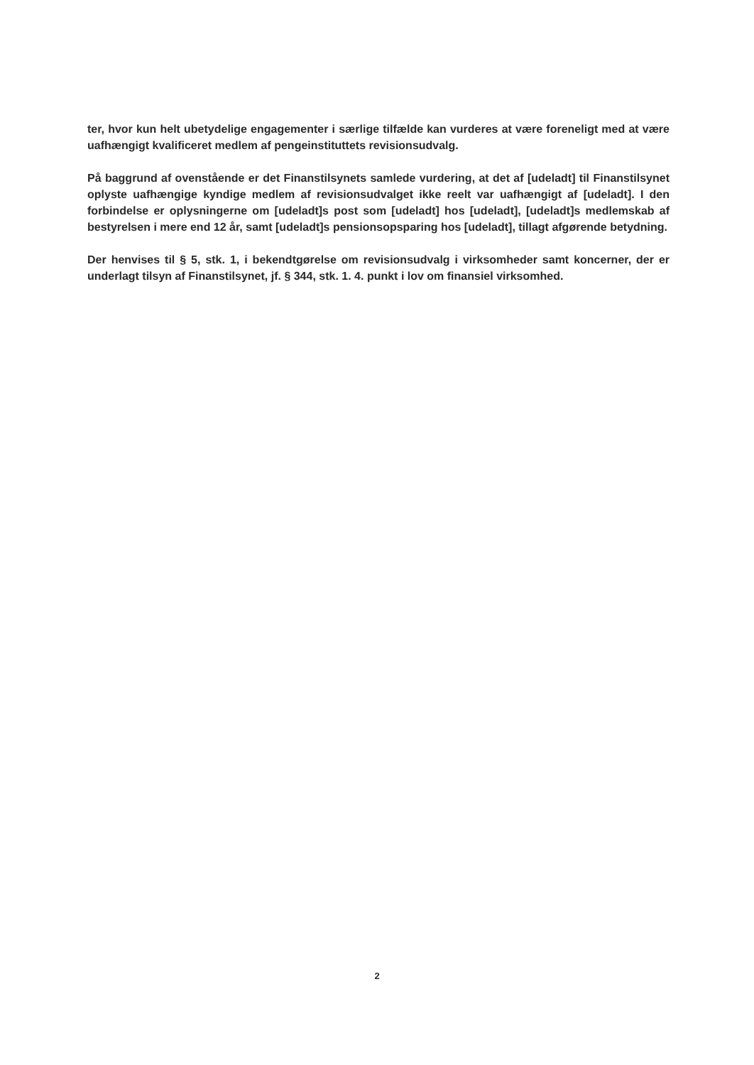ter, hvor kun helt ubetydelige engagementer i særlige tilfælde kan vurderes at være foreneligt med at være uafhængigt kvalificeret medlem af pengeinstituttets revisionsudvalg.
På baggrund af ovenstående er det Finanstilsynets samlede vurdering, at det af [udeladt] til Finanstilsynet oplyste uafhængige kyndige medlem af revisionsudvalget ikke reelt var uafhængigt af [udeladt]. I den forbindelse er oplysningerne om [udeladt]s post som [udeladt] hos [udeladt], [udeladt]s medlemskab af bestyrelsen i mere end 12 år, samt [udeladt]s pensionsopsparing hos [udeladt], tillagt afgørende betydning.
Der henvises til § 5, stk. 1, i bekendtgørelse om revisionsudvalg i virksomheder samt koncerner, der er underlagt tilsyn af Finanstilsynet, jf. § 344, stk. 1. 4. punkt i lov om finansiel virksomhed.
2